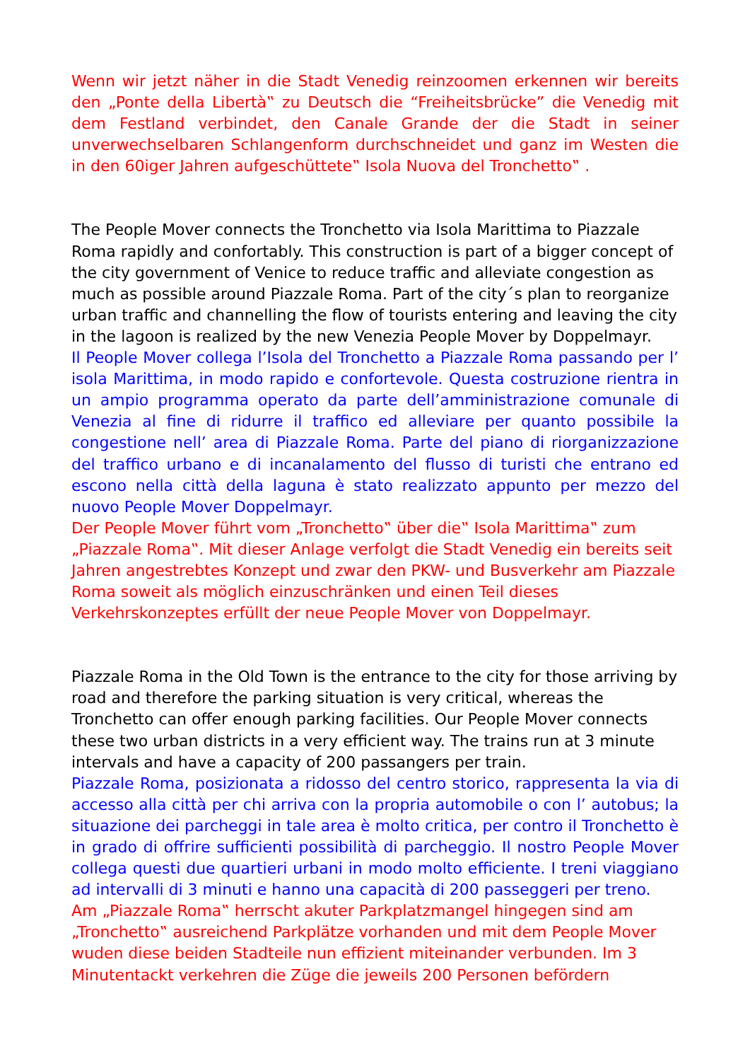Wenn wir jetzt näher in die Stadt Venedig reinzoomen erkennen wir bereits den „Ponte della Libertà‟ zu Deutsch die “Freiheitsbrücke” die Venedig mit dem Festland verbindet, den Canale Grande der die Stadt in seiner unverwechselbaren Schlangenform durchschneidet und ganz im Westen die in den 60iger Jahren aufgeschüttete‟ Isola Nuova del Tronchetto‟ .
The People Mover connects the Tronchetto via Isola Marittima to Piazzale Roma rapidly and confortably. This construction is part of a bigger concept of the city government of Venice to reduce traffic and alleviate congestion as much as possible around Piazzale Roma. Part of the city´s plan to reorganize urban traffic and channelling the flow of tourists entering and leaving the city in the lagoon is realized by the new Venezia People Mover by Doppelmayr.
Il People Mover collega l’Isola del Tronchetto a Piazzale Roma passando per l’ isola Marittima, in modo rapido e confortevole. Questa costruzione rientra in un ampio programma operato da parte dell’amministrazione comunale di Venezia al fine di ridurre il traffico ed alleviare per quanto possibile la congestione nell’ area di Piazzale Roma. Parte del piano di riorganizzazione del traffico urbano e di incanalamento del flusso di turisti che entrano ed escono nella città della laguna è stato realizzato appunto per mezzo del nuovo People Mover Doppelmayr.
Der People Mover führt vom „Tronchetto‟ über die‟ Isola Marittima‟ zum „Piazzale Roma‟. Mit dieser Anlage verfolgt die Stadt Venedig ein bereits seit Jahren angestrebtes Konzept und zwar den PKW- und Busverkehr am Piazzale Roma soweit als möglich einzuschränken und einen Teil dieses Verkehrskonzeptes erfüllt der neue People Mover von Doppelmayr.
Piazzale Roma in the Old Town is the entrance to the city for those arriving by road and therefore the parking situation is very critical, whereas the Tronchetto can offer enough parking facilities. Our People Mover connects these two urban districts in a very efficient way. The trains run at 3 minute intervals and have a capacity of 200 passangers per train.
Piazzale Roma, posizionata a ridosso del centro storico, rappresenta la via di accesso alla città per chi arriva con la propria automobile o con l’ autobus; la situazione dei parcheggi in tale area è molto critica, per contro il Tronchetto è in grado di offrire sufficienti possibilità di parcheggio. Il nostro People Mover collega questi due quartieri urbani in modo molto efficiente. I treni viaggiano ad intervalli di 3 minuti e hanno una capacità di 200 passeggeri per treno.
Am „Piazzale Roma‟ herrscht akuter Parkplatzmangel hingegen sind am „Tronchetto‟ ausreichend Parkplätze vorhanden und mit dem People Mover wuden diese beiden Stadteile nun effizient miteinander verbunden. Im 3 Minutentackt verkehren die Züge die jeweils 200 Personen befördern